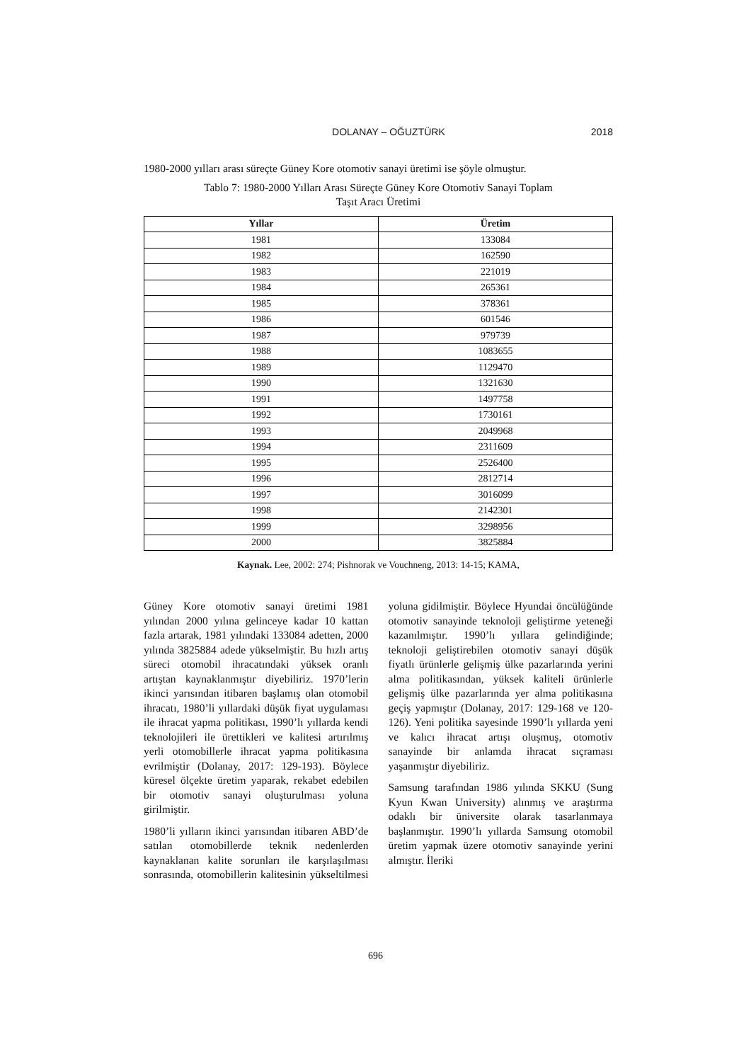DOLANAY – OĞUZTÜRK 2018
1980-2000 yılları arası süreçte Güney Kore otomotiv sanayi üretimi ise şöyle olmuştur.
Tablo 7: 1980-2000 Yılları Arası Süreçte Güney Kore Otomotiv Sanayi Toplam
Taşıt Aracı Üretimi
| Yıllar | Üretim |
| --- | --- |
| 1981 | 133084 |
| 1982 | 162590 |
| 1983 | 221019 |
| 1984 | 265361 |
| 1985 | 378361 |
| 1986 | 601546 |
| 1987 | 979739 |
| 1988 | 1083655 |
| 1989 | 1129470 |
| 1990 | 1321630 |
| 1991 | 1497758 |
| 1992 | 1730161 |
| 1993 | 2049968 |
| 1994 | 2311609 |
| 1995 | 2526400 |
| 1996 | 2812714 |
| 1997 | 3016099 |
| 1998 | 2142301 |
| 1999 | 3298956 |
| 2000 | 3825884 |
Kaynak. Lee, 2002: 274; Pishnorak ve Vouchneng, 2013: 14-15; KAMA,
Güney Kore otomotiv sanayi üretimi 1981 yılından 2000 yılına gelinceye kadar 10 kattan fazla artarak, 1981 yılındaki 133084 adetten, 2000 yılında 3825884 adede yükselmiştir. Bu hızlı artış süreci otomobil ihracatındaki yüksek oranlı artıştan kaynaklanmıştır diyebiliriz. 1970’lerin ikinci yarısından itibaren başlamış olan otomobil ihracatı, 1980’li yıllardaki düşük fiyat uygulaması ile ihracat yapma politikası, 1990’lı yıllarda kendi teknolojileri ile ürettikleri ve kalitesi artırılmış yerli otomobillerle ihracat yapma politikasına evrilmiştir (Dolanay, 2017: 129-193). Böylece küresel ölçekte üretim yaparak, rekabet edebilen bir otomotiv sanayi oluşturulması yoluna girilmiştir.
1980’li yılların ikinci yarısından itibaren ABD’de satılan otomobillerde teknik nedenlerden kaynaklanan kalite sorunları ile karşılaşılması sonrasında, otomobillerin kalitesinin yükseltilmesi yoluna gidilmiştir. Böylece Hyundai öncülüğünde otomotiv sanayinde teknoloji geliştirme yeteneği kazanılmıştır. 1990’lı yıllara gelindiğinde; teknoloji geliştirebilen otomotiv sanayi düşük fiyatlı ürünlerle gelişmiş ülke pazarlarında yerini alma politikasından, yüksek kaliteli ürünlerle gelişmiş ülke pazarlarında yer alma politikasına geçiş yapmıştır (Dolanay, 2017: 129-168 ve 120-126). Yeni politika sayesinde 1990’lı yıllarda yeni ve kalıcı ihracat artışı oluşmuş, otomotiv sanayinde bir anlamda ihracat sıçraması yaşanmıştır diyebiliriz.
Samsung tarafından 1986 yılında SKKU (Sung Kyun Kwan University) alınmış ve araştırma odaklı bir üniversite olarak tasarlanmaya başlanmıştır. 1990’lı yıllarda Samsung otomobil üretim yapmak üzere otomotiv sanayinde yerini almıştır. İleriki
696